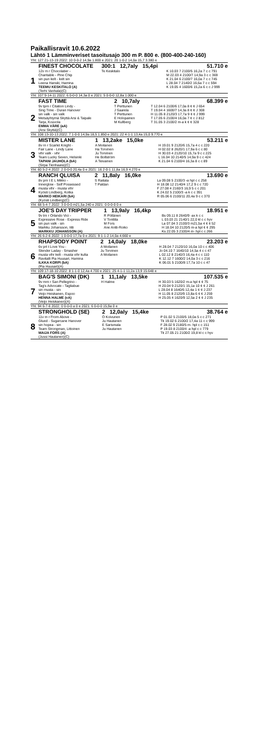Paikallisravit 10.6.2022
Lähtö 1 Lämminveriset tasoitusajo 300 m P. 800 e. (800-400-240-160)
| Yht: 127 21-13-19 2022: 10 0-0-2 14,9a 1.800 e 2021: 20 1-0-2 14,0a 15,7 3.380 e | | | |
| | FINEST CHOCOLATE | 300:1 12,7aly 15,4pi | 51.710 e |
| 1 | 12v m r Chocolatier - Charitable - Pine Chip sin pun kelt - kelt sin Leena Hanski, Hamina TEEMU KESKITALO (A) (Terhi Vanhala)(C) | Te Keskitalo | K 10.03 7 2100/5 16,2a 7 c c 791 M 22.03 4 2100/7 14,9a 3 c c 369 K 21.04 6 2100/7 16,0a 7 c c 745 L 28.04 7 2140/2 16,6a 7 c c 594 K 19.05 4 1600/6 15,2a 6 c c J 999 |
| Yht: 107 9-14-11 2022: 6 0-0-0 14,3a 0 e 2021: 5 0-0-0 12,8a 1.000 e | | | |
| | FAST TIME | 2 10,7aly | 68.399 e |
| 2 | 9v tprn r Citation Lindy - Sing Time - Duran Hanover sin valk - sin valk Metsäyhtymä Skyttä Arsi & Taipale Tarja, Kouvola EMMA VÄRE (aA) (Arsi Skyttä)(C) | T Perttunen J Saarela T Perttunen E Holopainen M Kullberg | T 12.04 6 2100/6 17,0a 8 ¢ ¢ J 654 T 19.04 4 1600/7 14,3a 8 ¢ ¢ J 308 H 11.05 8 2120/3 17,7a 9 ¢ ¢ J 999 T 17.05 6 2100/4 16,0a 7 ¢ c J 812 T 31.05 3 2100/2 m-a k ¢ ¢ 328 |
| Yht: 108 13-10-13 2022: 7 1-0-0 14,9a 18,5 1.850 e 2021: 22 4-1-1 13,4a 15,0 9.770 e | | | |
| | MISTER LANE | 1 13,2ake 15,0ke | 53.211 e |
| 3 | 8v rn r Scarlet Knight - Fair Lane - Lindy Lane vihr valk - vihr Team Lucky Seven, Helsinki TAPANI JAUHOLA (bA) (Sirpa Tienhaara)(C) | A Moilanen Ha Torvinen Ju Torvinen He Bollström A Teivainen | H 19.01 9 2120/6 15,7a 4 c c 220 H 02.02 8 2620/1 17,9a 6 c c 80 H 30.03 4 2120/10 15,7a 9 c c 225 L 16.04 10 2140/5 14,9a 9 c c 424 K 21.04 6 2100/4 16,3a 8 c c 89 |
| Yht: 60 5-2-4 2022: 2 0-0-0 20,4a 0 e 2021: 16 2-0-1 11,8a 16,9 4.270 e | | | |
| | RANCH QLUISA | 2 11,8aly 16,0ke | 13.690 e |
| 4 | 8v prn t E L Mikko - Innerglow - Self Possessed musta vihr - musta vihr Kyösti Lindberg, Kotka MARKO HEIKARI (bA) (Kyösti Lindberg)(C) | S Raitala T Paldan | La 09.08 5 2100/3 -a hpl c c 258 H 18.08 12 2140/4 17,2 9 c c 720 F 27.08 4 2160/3 16,9 5 c c 201 K 24.02 5 2100/3 -a k c c 391 R 05.06 6 2100/11 20,4a 9 c c 370 |
| Yht: 68 5-4-7 2022: 3 0-0-0 m21,5a 240 e 2021: 0 0-0-0 0 e | | | |
| | JOE'S DAY TRIPPER | 1 13,9aly 16,4kp | 18.951 e |
| 5 | 9v trn r Orlando Vici - Expressive Rose - Express Ride sin pun valk - sin Markku Johansson, Iitti MARKKU JOHANSSON (A) | R Pöllänen V Tonttila M Fors Ane Antti-Roiko | Bs 09.11 8 2640/9 -ax k c c L 03.03 21 2140/1 22,0 kl c c hyv La 07.04 3 2100/3 m21,5a 4 ¢ ¢ 52 H 18.04 10 2120/5 m-a hpl ¢ ¢ 295 Ks 22.05 3 2100/4 m- hpl c c 266 |
| Yht: 26 6-2-6 2022: 1 0-0-0 17,7a 0 e 2021: 9 1-1-2 14,0a 4.660 e | | | |
| | RHAPSODY POINT | 2 14,0aly 18,0ke | 23.203 e |
| 6 | 6v prt t Love You - Slender Laday - Smasher musta vihr kelt - musta vihr kulta Ravitalli Pia Huusari, Hamina ILKKA KORPI (bA) (Pia Huusari)(A) | A Moilanen Ju Torvinen A Moilanen | H 28.04 7 2120/10 16,0a 10 c c 406 Jo 04.10 7 1640/10 14,5a 4 c c 47 L 02.12 8 2140/3 16,4a 4 c c 110 K 12.12 7 1600/2 14,0a 3 c c 216 K 06.01 5 2100/8 17,7a 10 c c 47 |
| Yht: 109 17-18-10 2022: 8 1-1-0 12,4a 4.700 e 2021: 25 4-1-1 11,2a 13,9 15.648 e | | | |
| | BAG'S SIMONI (DK) | 1 11,1aly 13,5ke | 107.535 e |
| 7 | 9v mrn r San Pellegrino - Tag's Advocate - Tagliabue sin musta - sin Veijo Heiskanen, Espoo HENNA HALME (eA) (Veijo Heiskanen)(A) | H Halme | H 30.03 5 1620/2 m-a hpl ¢ ¢ 75 H 20.04 9 2120/1 15,1a 10 ¢ ¢ J 261 L 28.04 8 1640/6 12,4a 1 ¢ ¢ J 237 H 11.05 8 2120/9 13,8a 6 ¢ ¢ J 259 H 25.05 4 1620/9 12,5a 2 ¢ ¢ J 235 |
| Yht: 94 6-7-6 2022: 0 0-0-0 a 0 e 2021: 6 0-0-0 15,9a 0 e | | | |
| | STRONGHOLD (SE) | 2 12,0aly 15,4ke | 38.764 e |
| 8 | 11v m r From Above - Glued - Sugarcane Hanover sin hopea - sin Team Strongman, Littoinen MAIJA FORS (A) (Jussi Hautanen)(C) | O Koivunen Ju Hautanen E Sarismala Ju Hautanen | P 01.02 5 2100/5 18,0a 5 c c 271 Tk 19.02 6 2100/2 17,4a 11 c c 999 F 28.02 9 2180/5 m- hpl c c 151 P 19.03 8 2100/4 -a hpl c c 779 Tk 27.05 21 2100/2 19,8 kl c c hyv |